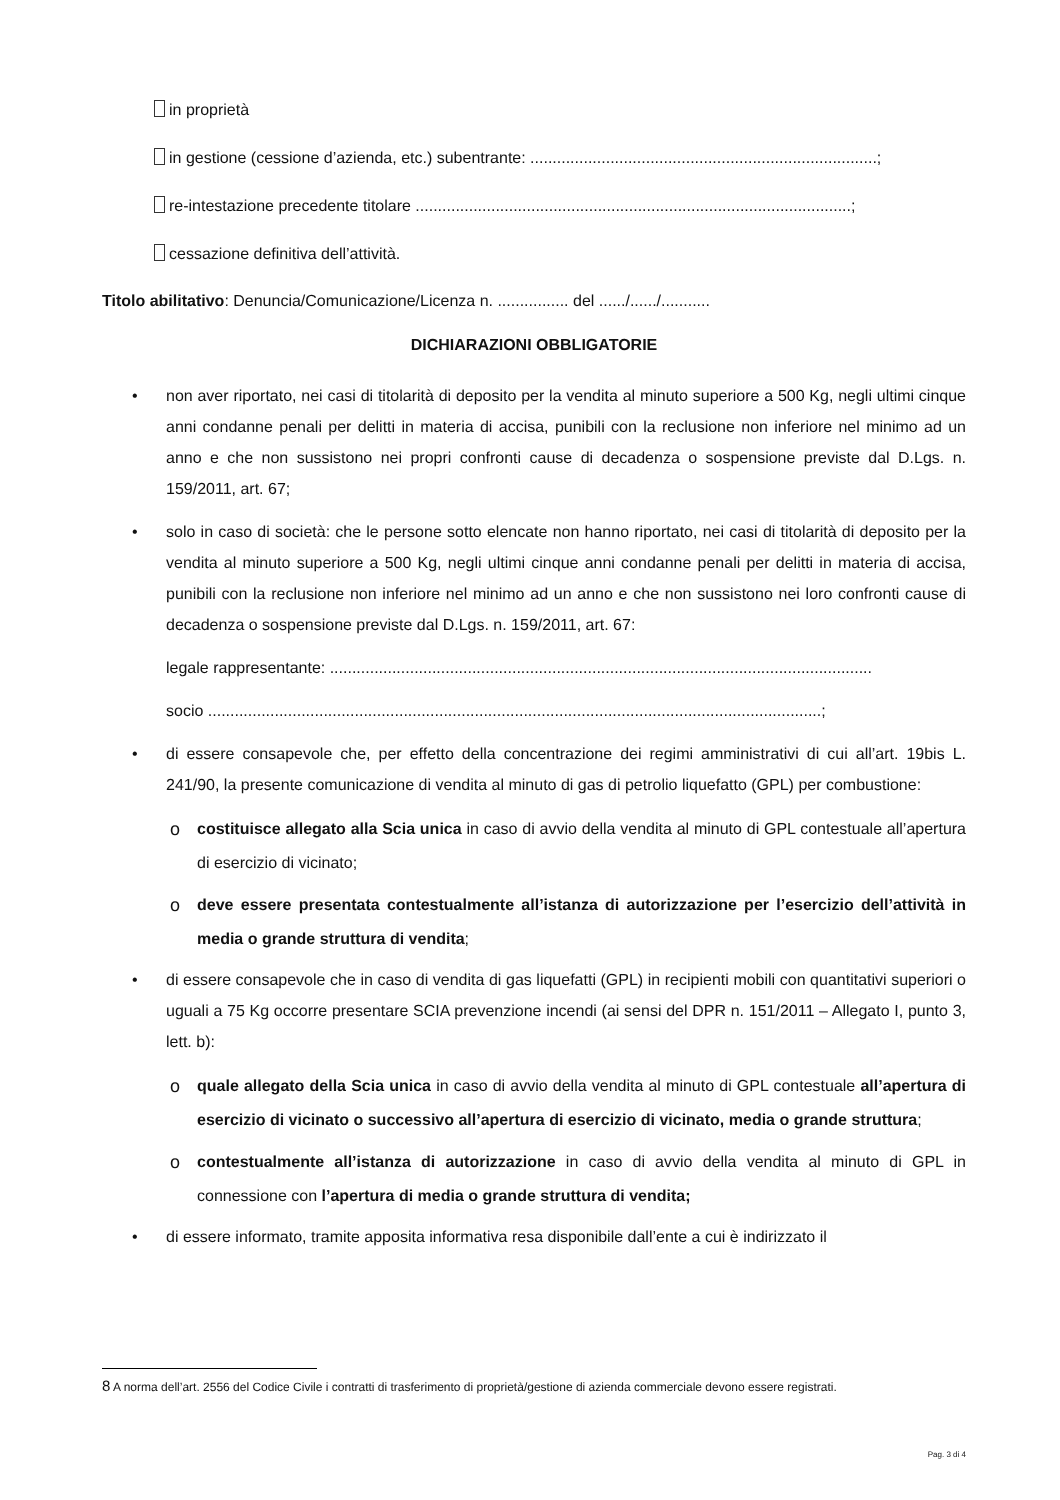in proprietà
in gestione (cessione d’azienda, etc.) subentrante: ..............................................................................;
re-intestazione precedente titolare ..................................................................................................;
cessazione definitiva dell’attività.
Titolo abilitativo: Denuncia/Comunicazione/Licenza n. ................ del ....../....../...........
DICHIARAZIONI OBBLIGATORIE
• non aver riportato, nei casi di titolarità di deposito per la vendita al minuto superiore a 500 Kg, negli ultimi cinque anni condanne penali per delitti in materia di accisa, punibili con la reclusione non inferiore nel minimo ad un anno e che non sussistono nei propri confronti cause di decadenza o sospensione previste dal D.Lgs. n. 159/2011, art. 67;
• solo in caso di società: che le persone sotto elencate non hanno riportato, nei casi di titolarità di deposito per la vendita al minuto superiore a 500 Kg, negli ultimi cinque anni condanne penali per delitti in materia di accisa, punibili con la reclusione non inferiore nel minimo ad un anno e che non sussistono nei loro confronti cause di decadenza o sospensione previste dal D.Lgs. n. 159/2011, art. 67:
legale rappresentante: ..........................................................................................................................
socio ..........................................................................................................................................;
• di essere consapevole che, per effetto della concentrazione dei regimi amministrativi di cui all’art. 19bis L. 241/90, la presente comunicazione di vendita al minuto di gas di petrolio liquefatto (GPL) per combustione:
ocostituisce allegato alla Scia unica in caso di avvio della vendita al minuto di GPL contestuale all’apertura di esercizio di vicinato;
odeve essere presentata contestualmente all’istanza di autorizzazione per l’esercizio dell’attività in media o grande struttura di vendita;
• di essere consapevole che in caso di vendita di gas liquefatti (GPL) in recipienti mobili con quantitativi superiori o uguali a 75 Kg occorre presentare SCIA prevenzione incendi (ai sensi del DPR n. 151/2011 – Allegato I, punto 3, lett. b):
oquale allegato della Scia unica in caso di avvio della vendita al minuto di GPL contestuale all’apertura di esercizio di vicinato o successivo all’apertura di esercizio di vicinato, media o grande struttura;
ocontestualmente all’istanza di autorizzazione in caso di avvio della vendita al minuto di GPL in connessione con l’apertura di media o grande struttura di vendita;
• di essere informato, tramite apposita informativa resa disponibile dall’ente a cui è indirizzato il
8 A norma dell’art. 2556 del Codice Civile i contratti di trasferimento di proprietà/gestione di azienda commerciale devono essere registrati.
Pag. 3 di 4